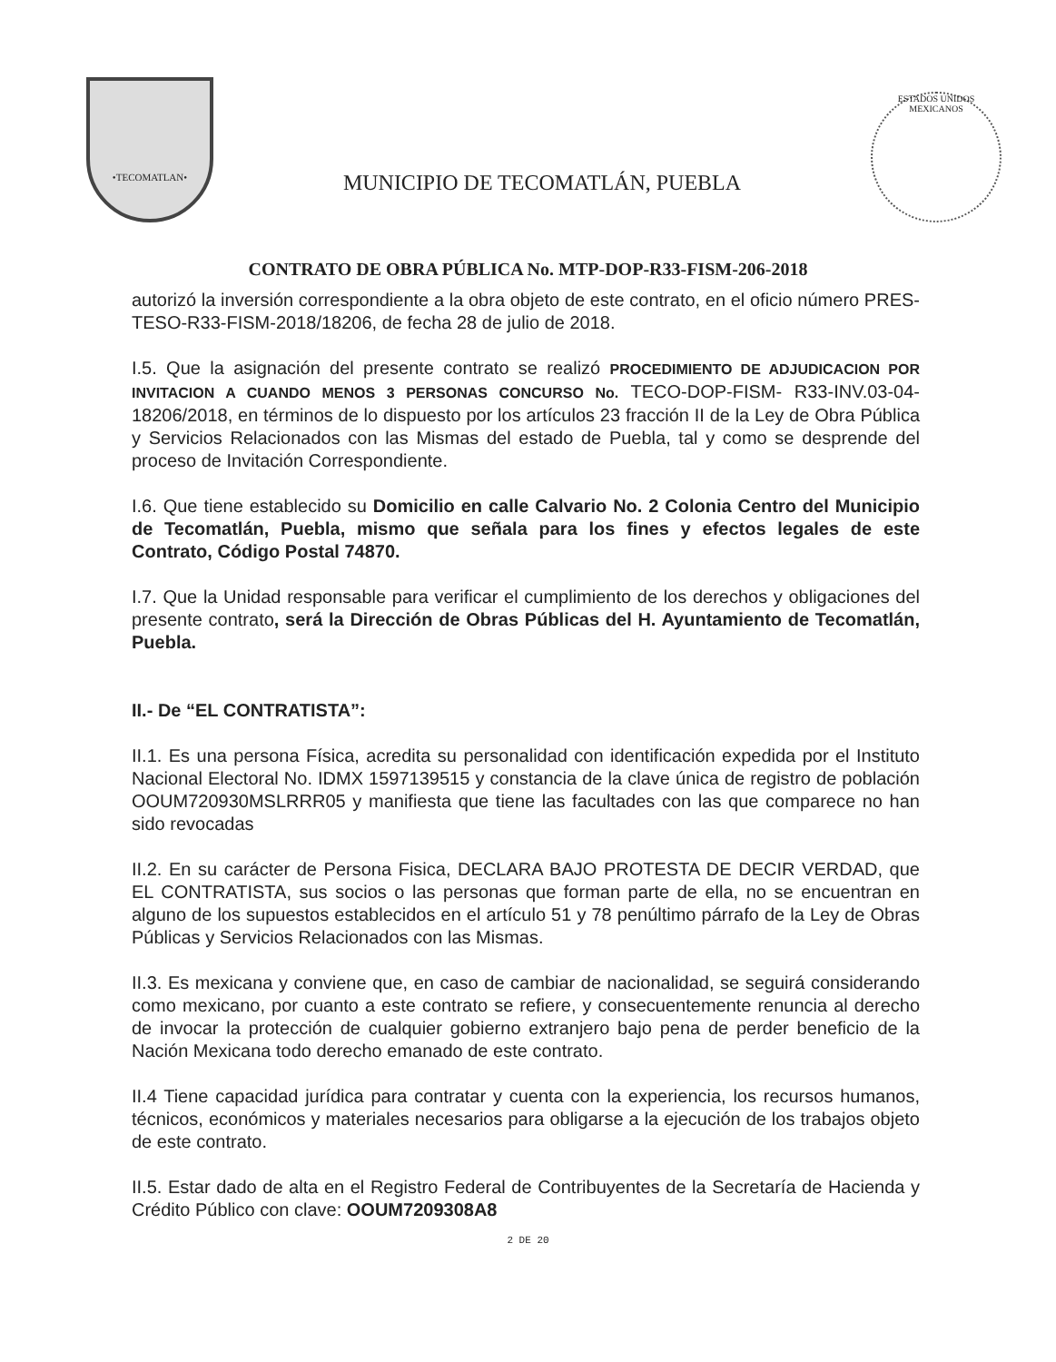•TECOMATLAN•
MUNICIPIO DE TECOMATLÁN, PUEBLA
ESTADOS UNIDOS MEXICANOS
CONTRATO DE OBRA PÚBLICA No. MTP-DOP-R33-FISM-206-2018
autorizó la inversión correspondiente a la obra objeto de este contrato, en el oficio número PRES-TESO-R33-FISM-2018/18206, de fecha 28 de julio de 2018.
I.5. Que la asignación del presente contrato se realizó PROCEDIMIENTO DE ADJUDICACION POR INVITACION A CUANDO MENOS 3 PERSONAS CONCURSO No. TECO-DOP-FISM- R33-INV.03-04-18206/2018, en términos de lo dispuesto por los artículos 23 fracción II de la Ley de Obra Pública y Servicios Relacionados con las Mismas del estado de Puebla, tal y como se desprende del proceso de Invitación Correspondiente.
I.6. Que tiene establecido su Domicilio en calle Calvario No. 2 Colonia Centro del Municipio de Tecomatlán, Puebla, mismo que señala para los fines y efectos legales de este Contrato, Código Postal 74870.
I.7. Que la Unidad responsable para verificar el cumplimiento de los derechos y obligaciones del presente contrato, será la Dirección de Obras Públicas del H. Ayuntamiento de Tecomatlán, Puebla.
II.- De “EL CONTRATISTA”:
II.1. Es una persona Física, acredita su personalidad con identificación expedida por el Instituto Nacional Electoral No. IDMX 1597139515 y constancia de la clave única de registro de población OOUM720930MSLRRR05 y manifiesta que tiene las facultades con las que comparece no han sido revocadas
II.2. En su carácter de Persona Fisica, DECLARA BAJO PROTESTA DE DECIR VERDAD, que EL CONTRATISTA, sus socios o las personas que forman parte de ella, no se encuentran en alguno de los supuestos establecidos en el artículo 51 y 78 penúltimo párrafo de la Ley de Obras Públicas y Servicios Relacionados con las Mismas.
II.3. Es mexicana y conviene que, en caso de cambiar de nacionalidad, se seguirá considerando como mexicano, por cuanto a este contrato se refiere, y consecuentemente renuncia al derecho de invocar la protección de cualquier gobierno extranjero bajo pena de perder beneficio de la Nación Mexicana todo derecho emanado de este contrato.
II.4 Tiene capacidad jurídica para contratar y cuenta con la experiencia, los recursos humanos, técnicos, económicos y materiales necesarios para obligarse a la ejecución de los trabajos objeto de este contrato.
II.5. Estar dado de alta en el Registro Federal de Contribuyentes de la Secretaría de Hacienda y Crédito Público con clave: OOUM7209308A8
2 DE 20